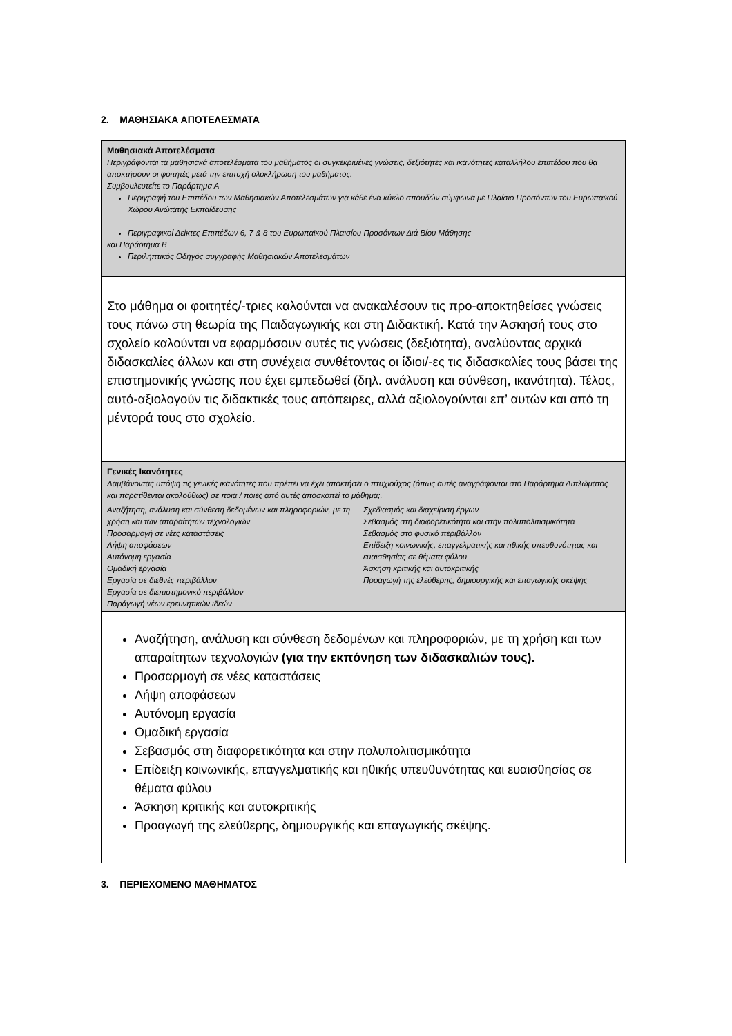2. ΜΑΘΗΣΙΑΚΑ ΑΠΟΤΕΛΕΣΜΑΤΑ
Μαθησιακά Αποτελέσματα
Περιγράφονται τα μαθησιακά αποτελέσματα του μαθήματος οι συγκεκριμένες γνώσεις, δεξιότητες και ικανότητες καταλλήλου επιπέδου που θα αποκτήσουν οι φοιτητές μετά την επιτυχή ολοκλήρωση του μαθήματος.
Συμβουλευτείτε το Παράρτημα Α
Περιγραφή του Επιπέδου των Μαθησιακών Αποτελεσμάτων για κάθε ένα κύκλο σπουδών σύμφωνα με Πλαίσιο Προσόντων του Ευρωπαϊκού Χώρου Ανώτατης Εκπαίδευσης
Περιγραφικοί Δείκτες Επιπέδων 6, 7 & 8 του Ευρωπαϊκού Πλαισίου Προσόντων Διά Βίου Μάθησης
και Παράρτημα Β
Περιληπτικός Οδηγός συγγραφής Μαθησιακών Αποτελεσμάτων
Στο μάθημα οι φοιτητές/-τριες καλούνται να ανακαλέσουν τις προ-αποκτηθείσες γνώσεις τους πάνω στη θεωρία της Παιδαγωγικής και στη Διδακτική. Κατά την Άσκησή τους στο σχολείο καλούνται να εφαρμόσουν αυτές τις γνώσεις (δεξιότητα), αναλύοντας αρχικά διδασκαλίες άλλων και στη συνέχεια συνθέτοντας οι ίδιοι/-ες τις διδασκαλίες τους βάσει της επιστημονικής γνώσης που έχει εμπεδωθεί (δηλ. ανάλυση και σύνθεση, ικανότητα). Τέλος, αυτό-αξιολογούν τις διδακτικές τους απόπειρες, αλλά αξιολογούνται επ’ αυτών και από τη μέντορά τους στο σχολείο.
Γενικές Ικανότητες
Λαμβάνοντας υπόψη τις γενικές ικανότητες που πρέπει να έχει αποκτήσει ο πτυχιούχος (όπως αυτές αναγράφονται στο Παράρτημα Διπλώματος και παρατίθενται ακολούθως) σε ποια / ποιες από αυτές αποσκοπεί το μάθημα;.
Αναζήτηση, ανάλυση και σύνθεση δεδομένων και πληροφοριών, με τη χρήση και των απαραίτητων τεχνολογιών
Προσαρμογή σε νέες καταστάσεις
Λήψη αποφάσεων
Αυτόνομη εργασία
Ομαδική εργασία
Εργασία σε διεθνές περιβάλλον
Εργασία σε διεπιστημονικό περιβάλλον
Παράγωγή νέων ερευνητικών ιδεών
Σχεδιασμός και διαχείριση έργων
Σεβασμός στη διαφορετικότητα και στην πολυπολιτισμικότητα
Σεβασμός στο φυσικό περιβάλλον
Επίδειξη κοινωνικής, επαγγελματικής και ηθικής υπευθυνότητας και ευαισθησίας σε θέματα φύλου
Άσκηση κριτικής και αυτοκριτικής
Προαγωγή της ελεύθερης, δημιουργικής και επαγωγικής σκέψης
Αναζήτηση, ανάλυση και σύνθεση δεδομένων και πληροφοριών, με τη χρήση και των απαραίτητων τεχνολογιών (για την εκπόνηση των διδασκαλιών τους).
Προσαρμογή σε νέες καταστάσεις
Λήψη αποφάσεων
Αυτόνομη εργασία
Ομαδική εργασία
Σεβασμός στη διαφορετικότητα και στην πολυπολιτισμικότητα
Επίδειξη κοινωνικής, επαγγελματικής και ηθικής υπευθυνότητας και ευαισθησίας σε θέματα φύλου
Άσκηση κριτικής και αυτοκριτικής
Προαγωγή της ελεύθερης, δημιουργικής και επαγωγικής σκέψης.
3. ΠΕΡΙΕΧΟΜΕΝΟ ΜΑΘΗΜΑΤΟΣ